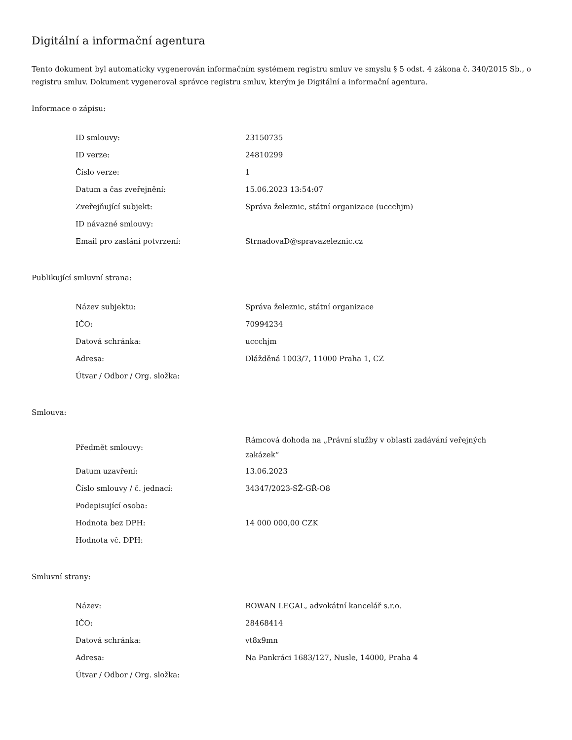Digitální a informační agentura
Tento dokument byl automaticky vygenerován informačním systémem registru smluv ve smyslu § 5 odst. 4 zákona č. 340/2015 Sb., o registru smluv. Dokument vygeneroval správce registru smluv, kterým je Digitální a informační agentura.
Informace o zápisu:
| ID smlouvy: | 23150735 |
| ID verze: | 24810299 |
| Číslo verze: | 1 |
| Datum a čas zveřejnění: | 15.06.2023 13:54:07 |
| Zveřejňující subjekt: | Správa železnic, státní organizace (uccchjm) |
| ID návazné smlouvy: | |
| Email pro zaslání potvrzení: | StrnadovaD@spravazeleznic.cz |
Publikující smluvní strana:
| Název subjektu: | Správa železnic, státní organizace |
| IČO: | 70994234 |
| Datová schránka: | uccchjm |
| Adresa: | Dlážděná 1003/7, 11000 Praha 1, CZ |
| Útvar / Odbor / Org. složka: | |
Smlouva:
| Předmět smlouvy: | Rámcová dohoda na „Právní služby v oblasti zadávání veřejných zakázek“ |
| Datum uzavření: | 13.06.2023 |
| Číslo smlouvy / č. jednací: | 34347/2023-SŽ-GŘ-O8 |
| Podepisující osoba: | |
| Hodnota bez DPH: | 14 000 000,00 CZK |
| Hodnota vč. DPH: | |
Smluvní strany:
| Název: | ROWAN LEGAL, advokátní kancelář s.r.o. |
| IČO: | 28468414 |
| Datová schránka: | vt8x9mn |
| Adresa: | Na Pankráci 1683/127, Nusle, 14000, Praha 4 |
| Útvar / Odbor / Org. složka: | |